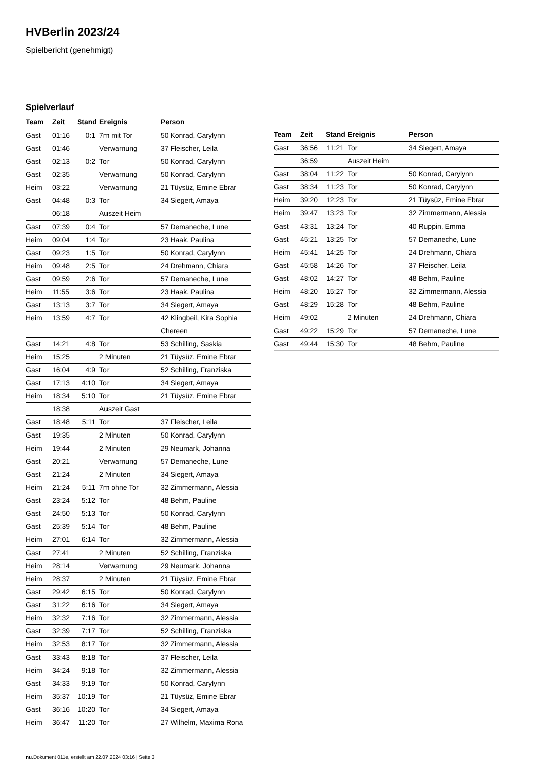HVBerlin 2023/24
Spielbericht (genehmigt)
Spielverlauf
| Team | Zeit | Stand | Ereignis | Person |
| --- | --- | --- | --- | --- |
| Gast | 01:16 | 0:1 | 7m mit Tor | 50 Konrad, Carylynn |
| Gast | 01:46 | | Verwarnung | 37 Fleischer, Leila |
| Gast | 02:13 | 0:2 | Tor | 50 Konrad, Carylynn |
| Gast | 02:35 | | Verwarnung | 50 Konrad, Carylynn |
| Heim | 03:22 | | Verwarnung | 21 Tüysüz, Emine Ebrar |
| Gast | 04:48 | 0:3 | Tor | 34 Siegert, Amaya |
| | 06:18 | | Auszeit Heim | |
| Gast | 07:39 | 0:4 | Tor | 57 Demaneche, Lune |
| Heim | 09:04 | 1:4 | Tor | 23 Haak, Paulina |
| Gast | 09:23 | 1:5 | Tor | 50 Konrad, Carylynn |
| Heim | 09:48 | 2:5 | Tor | 24 Drehmann, Chiara |
| Gast | 09:59 | 2:6 | Tor | 57 Demaneche, Lune |
| Heim | 11:55 | 3:6 | Tor | 23 Haak, Paulina |
| Gast | 13:13 | 3:7 | Tor | 34 Siegert, Amaya |
| Heim | 13:59 | 4:7 | Tor | 42 Klingbeil, Kira Sophia Chereen |
| Gast | 14:21 | 4:8 | Tor | 53 Schilling, Saskia |
| Heim | 15:25 | | 2 Minuten | 21 Tüysüz, Emine Ebrar |
| Gast | 16:04 | 4:9 | Tor | 52 Schilling, Franziska |
| Gast | 17:13 | 4:10 | Tor | 34 Siegert, Amaya |
| Heim | 18:34 | 5:10 | Tor | 21 Tüysüz, Emine Ebrar |
| | 18:38 | | Auszeit Gast | |
| Gast | 18:48 | 5:11 | Tor | 37 Fleischer, Leila |
| Gast | 19:35 | | 2 Minuten | 50 Konrad, Carylynn |
| Heim | 19:44 | | 2 Minuten | 29 Neumark, Johanna |
| Gast | 20:21 | | Verwarnung | 57 Demaneche, Lune |
| Gast | 21:24 | | 2 Minuten | 34 Siegert, Amaya |
| Heim | 21:24 | 5:11 | 7m ohne Tor | 32 Zimmermann, Alessia |
| Gast | 23:24 | 5:12 | Tor | 48 Behm, Pauline |
| Gast | 24:50 | 5:13 | Tor | 50 Konrad, Carylynn |
| Gast | 25:39 | 5:14 | Tor | 48 Behm, Pauline |
| Heim | 27:01 | 6:14 | Tor | 32 Zimmermann, Alessia |
| Gast | 27:41 | | 2 Minuten | 52 Schilling, Franziska |
| Heim | 28:14 | | Verwarnung | 29 Neumark, Johanna |
| Heim | 28:37 | | 2 Minuten | 21 Tüysüz, Emine Ebrar |
| Gast | 29:42 | 6:15 | Tor | 50 Konrad, Carylynn |
| Gast | 31:22 | 6:16 | Tor | 34 Siegert, Amaya |
| Heim | 32:32 | 7:16 | Tor | 32 Zimmermann, Alessia |
| Gast | 32:39 | 7:17 | Tor | 52 Schilling, Franziska |
| Heim | 32:53 | 8:17 | Tor | 32 Zimmermann, Alessia |
| Gast | 33:43 | 8:18 | Tor | 37 Fleischer, Leila |
| Heim | 34:24 | 9:18 | Tor | 32 Zimmermann, Alessia |
| Gast | 34:33 | 9:19 | Tor | 50 Konrad, Carylynn |
| Heim | 35:37 | 10:19 | Tor | 21 Tüysüz, Emine Ebrar |
| Gast | 36:16 | 10:20 | Tor | 34 Siegert, Amaya |
| Heim | 36:47 | 11:20 | Tor | 27 Wilhelm, Maxima Rona |
| Team | Zeit | Stand | Ereignis | Person |
| --- | --- | --- | --- | --- |
| Gast | 36:56 | 11:21 | Tor | 34 Siegert, Amaya |
| | 36:59 | | Auszeit Heim | |
| Gast | 38:04 | 11:22 | Tor | 50 Konrad, Carylynn |
| Gast | 38:34 | 11:23 | Tor | 50 Konrad, Carylynn |
| Heim | 39:20 | 12:23 | Tor | 21 Tüysüz, Emine Ebrar |
| Heim | 39:47 | 13:23 | Tor | 32 Zimmermann, Alessia |
| Gast | 43:31 | 13:24 | Tor | 40 Ruppin, Emma |
| Gast | 45:21 | 13:25 | Tor | 57 Demaneche, Lune |
| Heim | 45:41 | 14:25 | Tor | 24 Drehmann, Chiara |
| Gast | 45:58 | 14:26 | Tor | 37 Fleischer, Leila |
| Gast | 48:02 | 14:27 | Tor | 48 Behm, Pauline |
| Heim | 48:20 | 15:27 | Tor | 32 Zimmermann, Alessia |
| Gast | 48:29 | 15:28 | Tor | 48 Behm, Pauline |
| Heim | 49:02 | | 2 Minuten | 24 Drehmann, Chiara |
| Gast | 49:22 | 15:29 | Tor | 57 Demaneche, Lune |
| Gast | 49:44 | 15:30 | Tor | 48 Behm, Pauline |
nu.Dokument 011e, erstellt am 22.07.2024 03:16 | Seite 3